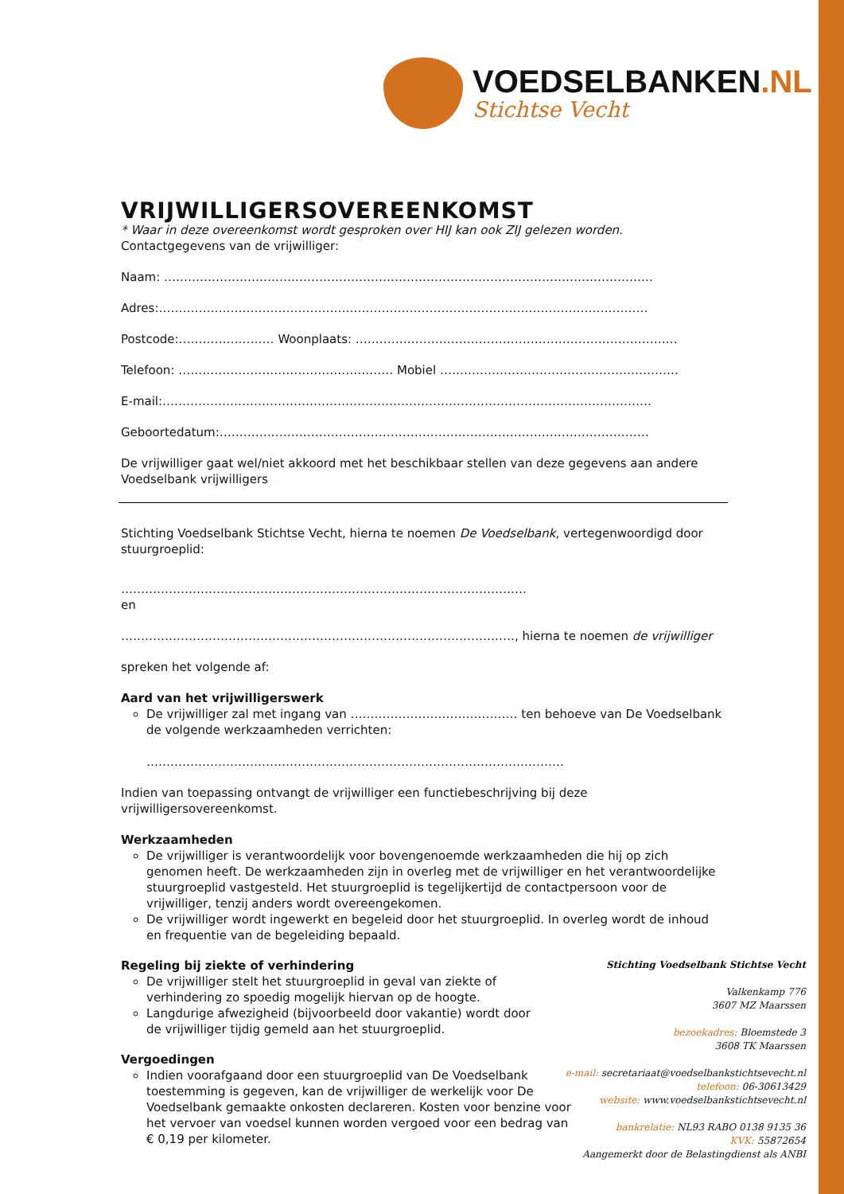VOEDSELBANKEN.NL
Stichtse Vecht
VRIJWILLIGERSOVEREENKOMST
* Waar in deze overeenkomst wordt gesproken over HIJ kan ook ZIJ gelezen worden.
Contactgegevens van de vrijwilliger:
Naam: ……………………………………………………………………………………………………………
Adres:……………………………………………………………………………………………………………
Postcode:…………………… Woonplaats: ………………………………………………………………………
Telefoon: ……………………………………………… Mobiel ……………………………………………………
E-mail:……………………………………………………………………………………………………………
Geboortedatum:………………………………………………………………………………………………
De vrijwilliger gaat wel/niet akkoord met het beschikbaar stellen van deze gegevens aan andere Voedselbank vrijwilligers
Stichting Voedselbank Stichtse Vecht, hierna te noemen De Voedselbank, vertegenwoordigd door stuurgroeplid:
…………………………………………………………………………………………
en
………………………………………………………………………………………, hierna te noemen de vrijwilliger
spreken het volgende af:
Aard van het vrijwilligerswerk
De vrijwilliger zal met ingang van …………………………………… ten behoeve van De Voedselbank de volgende werkzaamheden verrichten:
……………………………………………………………………………………………
Indien van toepassing ontvangt de vrijwilliger een functiebeschrijving bij deze vrijwilligersovereenkomst.
Werkzaamheden
De vrijwilliger is verantwoordelijk voor bovengenoemde werkzaamheden die hij op zich genomen heeft. De werkzaamheden zijn in overleg met de vrijwilliger en het verantwoordelijke stuurgroeplid vastgesteld. Het stuurgroeplid is tegelijkertijd de contactpersoon voor de vrijwilliger, tenzij anders wordt overeengekomen.
De vrijwilliger wordt ingewerkt en begeleid door het stuurgroeplid. In overleg wordt de inhoud en frequentie van de begeleiding bepaald.
Regeling bij ziekte of verhindering
De vrijwilliger stelt het stuurgroeplid in geval van ziekte of verhindering zo spoedig mogelijk hiervan op de hoogte.
Langdurige afwezigheid (bijvoorbeeld door vakantie) wordt door de vrijwilliger tijdig gemeld aan het stuurgroeplid.
Vergoedingen
Indien voorafgaand door een stuurgroeplid van De Voedselbank toestemming is gegeven, kan de vrijwilliger de werkelijk voor De Voedselbank gemaakte onkosten declareren. Kosten voor benzine voor het vervoer van voedsel kunnen worden vergoed voor een bedrag van € 0,19 per kilometer.
Stichting Voedselbank Stichtse Vecht
Valkenkamp 776
3607 MZ Maarssen
bezoekadres: Bloemstede 3
3608 TK Maarssen
e-mail: secretariaat@voedselbankstichtsevecht.nl
telefoon: 06-30613429
website: www.voedselbankstichtsevecht.nl
bankrelatie: NL93 RABO 0138 9135 36
KVK: 55872654
Aangemerkt door de Belastingdienst als ANBI